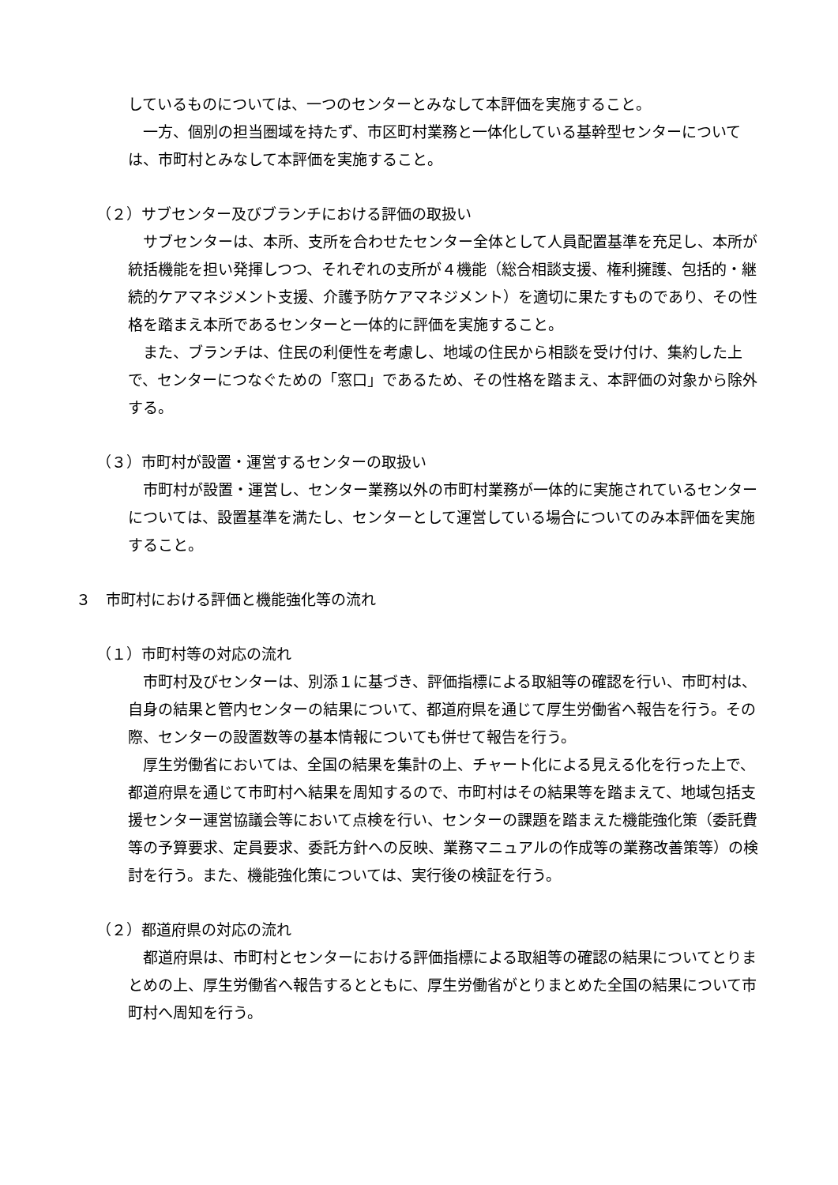しているものについては、一つのセンターとみなして本評価を実施すること。
一方、個別の担当圏域を持たず、市区町村業務と一体化している基幹型センターについては、市町村とみなして本評価を実施すること。
（２）サブセンター及びブランチにおける評価の取扱い
サブセンターは、本所、支所を合わせたセンター全体として人員配置基準を充足し、本所が統括機能を担い発揮しつつ、それぞれの支所が４機能（総合相談支援、権利擁護、包括的・継続的ケアマネジメント支援、介護予防ケアマネジメント）を適切に果たすものであり、その性格を踏まえ本所であるセンターと一体的に評価を実施すること。
また、ブランチは、住民の利便性を考慮し、地域の住民から相談を受け付け、集約した上で、センターにつなぐための「窓口」であるため、その性格を踏まえ、本評価の対象から除外する。
（３）市町村が設置・運営するセンターの取扱い
市町村が設置・運営し、センター業務以外の市町村業務が一体的に実施されているセンターについては、設置基準を満たし、センターとして運営している場合についてのみ本評価を実施すること。
３　市町村における評価と機能強化等の流れ
（１）市町村等の対応の流れ
市町村及びセンターは、別添１に基づき、評価指標による取組等の確認を行い、市町村は、自身の結果と管内センターの結果について、都道府県を通じて厚生労働省へ報告を行う。その際、センターの設置数等の基本情報についても併せて報告を行う。
厚生労働省においては、全国の結果を集計の上、チャート化による見える化を行った上で、都道府県を通じて市町村へ結果を周知するので、市町村はその結果等を踏まえて、地域包括支援センター運営協議会等において点検を行い、センターの課題を踏まえた機能強化策（委託費等の予算要求、定員要求、委託方針への反映、業務マニュアルの作成等の業務改善策等）の検討を行う。また、機能強化策については、実行後の検証を行う。
（２）都道府県の対応の流れ
都道府県は、市町村とセンターにおける評価指標による取組等の確認の結果についてとりまとめの上、厚生労働省へ報告するとともに、厚生労働省がとりまとめた全国の結果について市町村へ周知を行う。